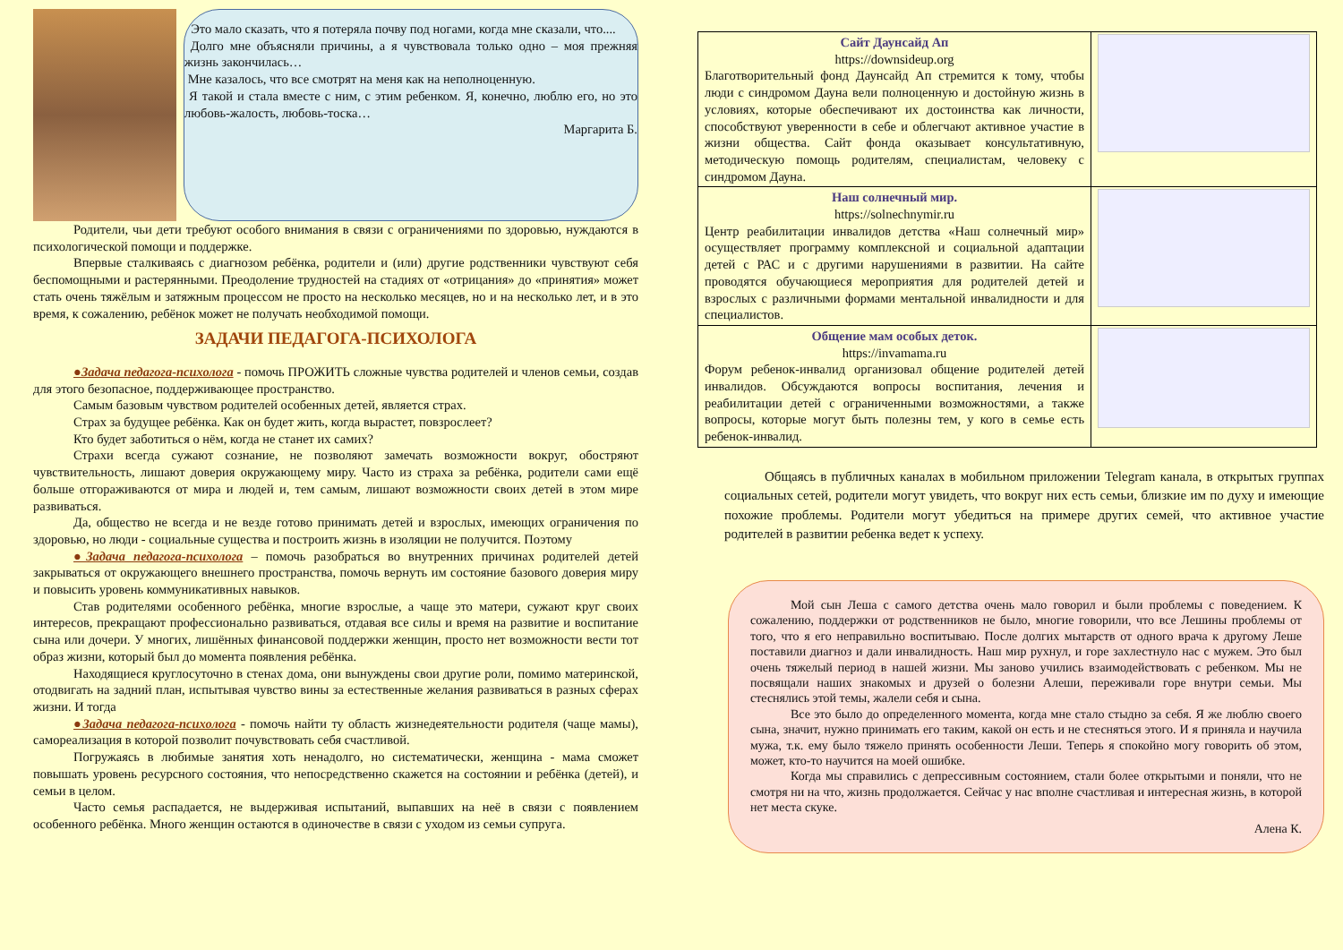Это мало сказать, что я потеряла почву под ногами, когда мне сказали, что....
Долго мне объясняли причины, а я чувствовала только одно – моя прежняя жизнь закончилась…
Мне казалось, что все смотрят на меня как на неполноценную.
Я такой и стала вместе с ним, с этим ребенком. Я, конечно, люблю его, но это любовь-жалость, любовь-тоска…
Маргарита Б.
Родители, чьи дети требуют особого внимания в связи с ограничениями по здоровью, нуждаются в психологической помощи и поддержке.
Впервые сталкиваясь с диагнозом ребёнка, родители и (или) другие родственники чувствуют себя беспомощными и растерянными. Преодоление трудностей на стадиях от «отрицания» до «принятия» может стать очень тяжёлым и затяжным процессом не просто на несколько месяцев, но и на несколько лет, и в это время, к сожалению, ребёнок может не получать необходимой помощи.
ЗАДАЧИ ПЕДАГОГА-ПСИХОЛОГА
●Задача педагога-психолога - помочь ПРОЖИТЬ сложные чувства родителей и членов семьи, создав для этого безопасное, поддерживающее пространство.
Самым базовым чувством родителей особенных детей, является страх.
Страх за будущее ребёнка. Как он будет жить, когда вырастет, повзрослеет?
Кто будет заботиться о нём, когда не станет их самих?
Страхи всегда сужают сознание, не позволяют замечать возможности вокруг, обостряют чувствительность, лишают доверия окружающему миру. Часто из страха за ребёнка, родители сами ещё больше отгораживаются от мира и людей и, тем самым, лишают возможности своих детей в этом мире развиваться.
Да, общество не всегда и не везде готово принимать детей и взрослых, имеющих ограничения по здоровью, но люди - социальные существа и построить жизнь в изоляции не получится. Поэтому
●Задача педагога-психолога – помочь разобраться во внутренних причинах родителей детей закрываться от окружающего внешнего пространства, помочь вернуть им состояние базового доверия миру и повысить уровень коммуникативных навыков.
Став родителями особенного ребёнка, многие взрослые, а чаще это матери, сужают круг своих интересов, прекращают профессионально развиваться, отдавая все силы и время на развитие и воспитание сына или дочери. У многих, лишённых финансовой поддержки женщин, просто нет возможности вести тот образ жизни, который был до момента появления ребёнка.
Находящиеся круглосуточно в стенах дома, они вынуждены свои другие роли, помимо материнской, отодвигать на задний план, испытывая чувство вины за естественные желания развиваться в разных сферах жизни. И тогда
●Задача педагога-психолога - помочь найти ту область жизнедеятельности родителя (чаще мамы), самореализация в которой позволит почувствовать себя счастливой.
Погружаясь в любимые занятия хоть ненадолго, но систематически, женщина - мама сможет повышать уровень ресурсного состояния, что непосредственно скажется на состоянии и ребёнка (детей), и семьи в целом.
Часто семья распадается, не выдерживая испытаний, выпавших на неё в связи с появлением особенного ребёнка. Много женщин остаются в одиночестве в связи с уходом из семьи супруга.
| Сайт Даунсайд Ап https://downsideup.org Благотворительный фонд Даунсайд Ап стремится к тому, чтобы люди с синдромом Дауна вели полноценную и достойную жизнь в условиях, которые обеспечивают их достоинства как личности, способствуют уверенности в себе и облегчают активное участие в жизни общества. Сайт фонда оказывает консультативную, методическую помощь родителям, специалистам, человеку с синдромом Дауна. | |
| Наш солнечный мир. https://solnechnymir.ru Центр реабилитации инвалидов детства «Наш солнечный мир» осуществляет программу комплексной и социальной адаптации детей с РАС и с другими нарушениями в развитии. На сайте проводятся обучающиеся мероприятия для родителей детей и взрослых с различными формами ментальной инвалидности и для специалистов. | |
| Общение мам особых деток. https://invamama.ru Форум ребенок-инвалид организовал общение родителей детей инвалидов. Обсуждаются вопросы воспитания, лечения и реабилитации детей с ограниченными возможностями, а также вопросы, которые могут быть полезны тем, у кого в семье есть ребенок-инвалид. | |
Общаясь в публичных каналах в мобильном приложении Telegram канала, в открытых группах социальных сетей, родители могут увидеть, что вокруг них есть семьи, близкие им по духу и имеющие похожие проблемы. Родители могут убедиться на примере других семей, что активное участие родителей в развитии ребенка ведет к успеху.
Мой сын Леша с самого детства очень мало говорил и были проблемы с поведением. К сожалению, поддержки от родственников не было, многие говорили, что все Лешины проблемы от того, что я его неправильно воспитываю. После долгих мытарств от одного врача к другому Леше поставили диагноз и дали инвалидность. Наш мир рухнул, и горе захлестнуло нас с мужем. Это был очень тяжелый период в нашей жизни. Мы заново учились взаимодействовать с ребенком. Мы не посвящали наших знакомых и друзей о болезни Алеши, переживали горе внутри семьи. Мы стеснялись этой темы, жалели себя и сына.
Все это было до определенного момента, когда мне стало стыдно за себя. Я же люблю своего сына, значит, нужно принимать его таким, какой он есть и не стесняться этого. И я приняла и научила мужа, т.к. ему было тяжело принять особенности Леши. Теперь я спокойно могу говорить об этом, может, кто-то научится на моей ошибке.
Когда мы справились с депрессивным состоянием, стали более открытыми и поняли, что не смотря ни на что, жизнь продолжается. Сейчас у нас вполне счастливая и интересная жизнь, в которой нет места скуке.
Алена К.